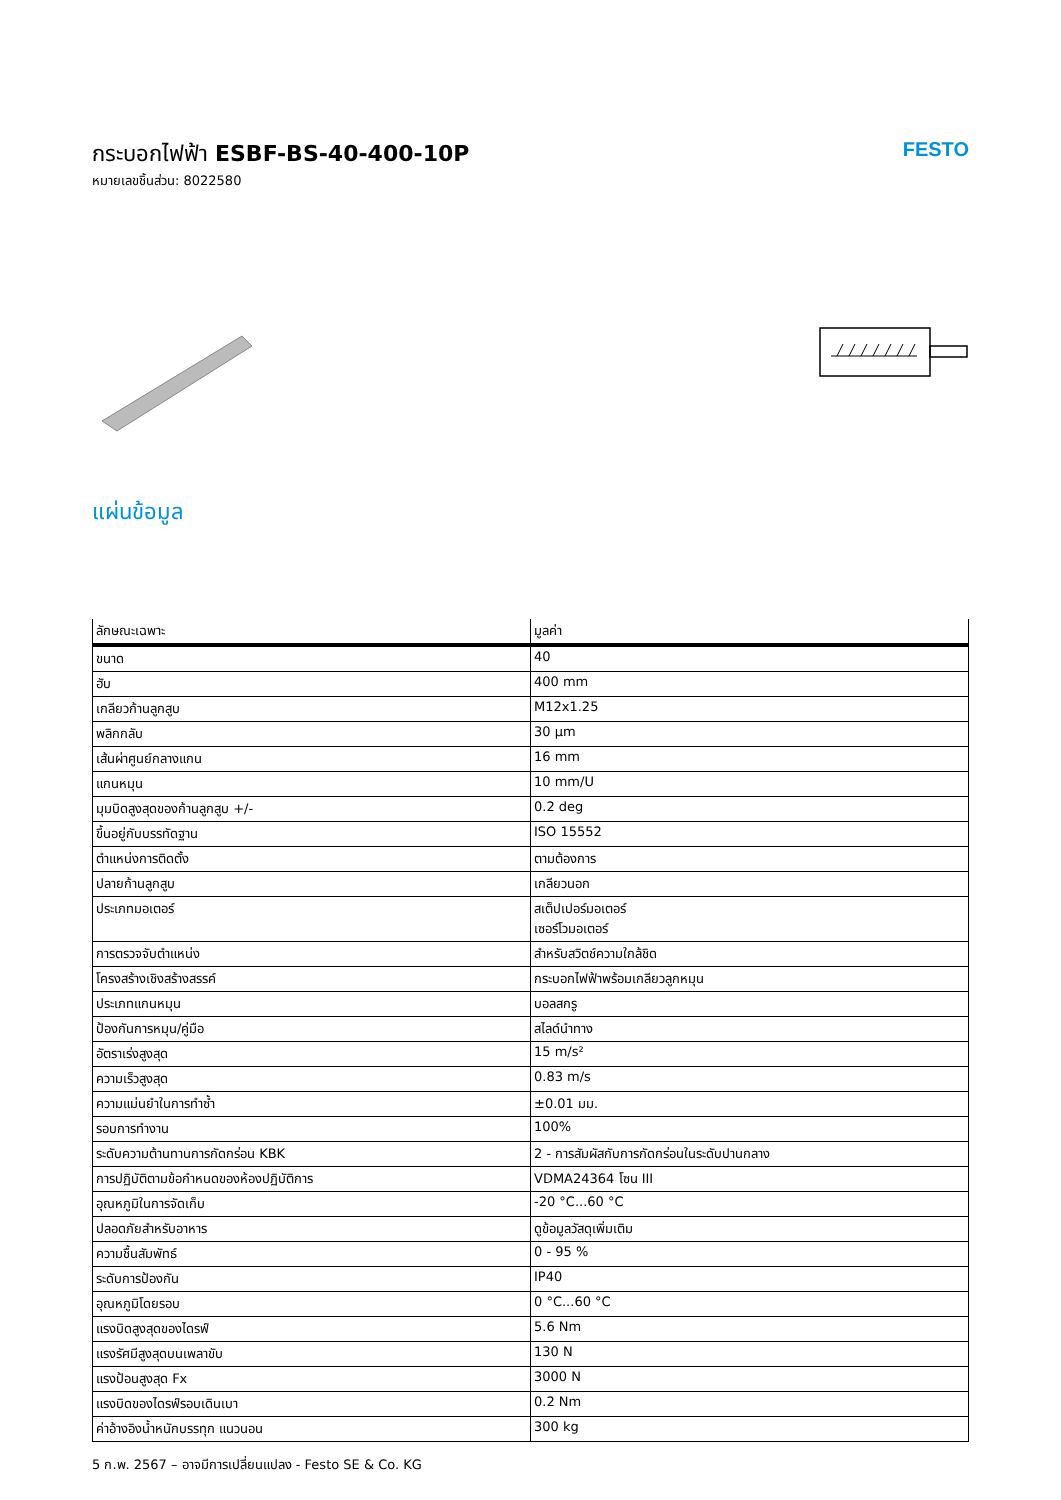กระบอกไฟฟ้า ESBF-BS-40-400-10P
หมายเลขชิ้นส่วน: 8022580
FESTO
แผ่นข้อมูล
| ลักษณะเฉพาะ | มูลค่า |
| --- | --- |
| ขนาด | 40 |
| ฮับ | 400 mm |
| เกลียวก้านลูกสูบ | M12x1.25 |
| พลิกกลับ | 30 µm |
| เส้นผ่าศูนย์กลางแกน | 16 mm |
| แกนหมุน | 10 mm/U |
| มุมบิดสูงสุดของก้านลูกสูบ +/- | 0.2 deg |
| ขึ้นอยู่กับบรรทัดฐาน | ISO 15552 |
| ตำแหน่งการติดตั้ง | ตามต้องการ |
| ปลายก้านลูกสูบ | เกลียวนอก |
| ประเภทมอเตอร์ | สเต็ปเปอร์มอเตอร์ เซอร์โวมอเตอร์ |
| การตรวจจับตำแหน่ง | สำหรับสวิตช์ความใกล้ชิด |
| โครงสร้างเชิงสร้างสรรค์ | กระบอกไฟฟ้าพร้อมเกลียวลูกหมุน |
| ประเภทแกนหมุน | บอลสกรู |
| ป้องกันการหมุน/คู่มือ | สไลด์นำทาง |
| อัตราเร่งสูงสุด | 15 m/s² |
| ความเร็วสูงสุด | 0.83 m/s |
| ความแม่นยำในการทำซ้ำ | ±0.01 มม. |
| รอบการทำงาน | 100% |
| ระดับความต้านทานการกัดกร่อน KBK | 2 - การสัมผัสกับการกัดกร่อนในระดับปานกลาง |
| การปฏิบัติตามข้อกำหนดของห้องปฏิบัติการ | VDMA24364 โซน III |
| อุณหภูมิในการจัดเก็บ | -20 °C...60 °C |
| ปลอดภัยสำหรับอาหาร | ดูข้อมูลวัสดุเพิ่มเติม |
| ความชื้นสัมพัทธ์ | 0 - 95 % |
| ระดับการป้องกัน | IP40 |
| อุณหภูมิโดยรอบ | 0 °C...60 °C |
| แรงบิดสูงสุดของไดรฟ์ | 5.6 Nm |
| แรงรัศมีสูงสุดบนเพลาขับ | 130 N |
| แรงป้อนสูงสุด Fx | 3000 N |
| แรงบิดของไดรฟ์รอบเดินเบา | 0.2 Nm |
| ค่าอ้างอิงน้ำหนักบรรทุก แนวนอน | 300 kg |
5 ก.พ. 2567 – อาจมีการเปลี่ยนแปลง - Festo SE & Co. KG